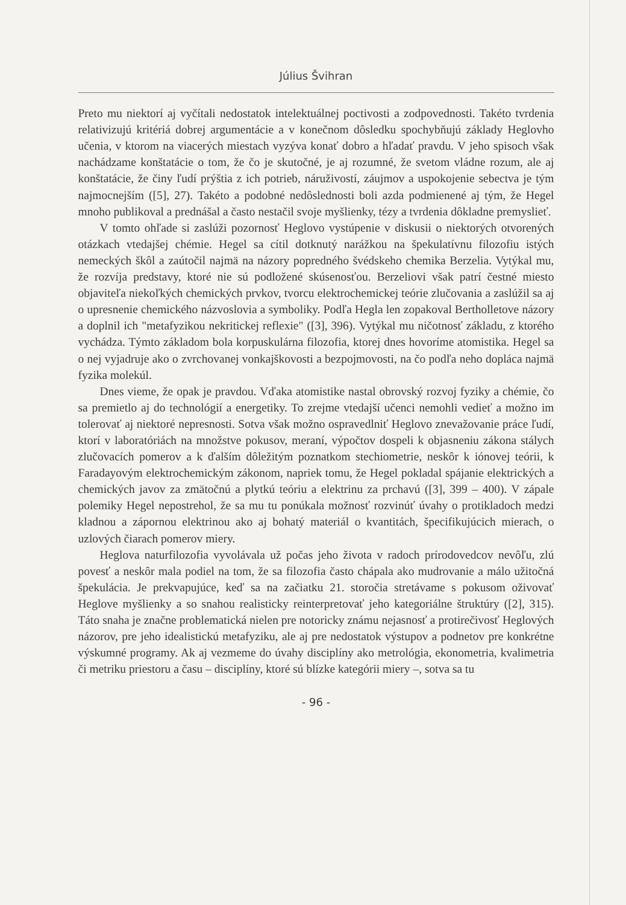Július Švihran
Preto mu niektorí aj vyčítali nedostatok intelektuálnej poctivosti a zodpovednosti. Takéto tvrdenia relativizujú kritériá dobrej argumentácie a v konečnom dôsledku spochybňujú základy Heglovho učenia, v ktorom na viacerých miestach vyzýva konať dobro a hľadať pravdu. V jeho spisoch však nachádzame konštatácie o tom, že čo je skutočné, je aj rozumné, že svetom vládne rozum, ale aj konštatácie, že činy ľudí prýštia z ich potrieb, náruživostí, záujmov a uspokojenie sebectva je tým najmocnejším ([5], 27). Takéto a podobné nedôslednosti boli azda podmienené aj tým, že Hegel mnoho publikoval a prednášal a často nestačil svoje myšlienky, tézy a tvrdenia dôkladne premyslieť.
V tomto ohľade si zaslúži pozornosť Heglovo vystúpenie v diskusii o niektorých otvorených otázkach vtedajšej chémie. Hegel sa cítil dotknutý narážkou na špekulatívnu filozofiu istých nemeckých škôl a zaútočil najmä na názory popredného švédskeho chemika Berzelia. Vytýkal mu, že rozvíja predstavy, ktoré nie sú podložené skúsenosťou. Berzeliovi však patrí čestné miesto objaviteľa niekoľkých chemických prvkov, tvorcu elektrochemickej teórie zlučovania a zaslúžil sa aj o upresnenie chemického názvoslovia a symboliky. Podľa Hegla len zopakoval Bertholletove názory a doplnil ich "metafyzikou nekritickej reflexie" ([3], 396). Vytýkal mu ničotnosť základu, z ktorého vychádza. Týmto základom bola korpuskulárna filozofia, ktorej dnes hovoríme atomistika. Hegel sa o nej vyjadruje ako o zvrchovanej vonkajškovosti a bezpojmovosti, na čo podľa neho dopláca najmä fyzika molekúl.
Dnes vieme, že opak je pravdou. Vďaka atomistike nastal obrovský rozvoj fyziky a chémie, čo sa premietlo aj do technológií a energetiky. To zrejme vtedajší učenci nemohli vedieť a možno im tolerovať aj niektoré nepresnosti. Sotva však možno ospravedlniť Heglovo znevažovanie práce ľudí, ktorí v laboratóriách na množstve pokusov, meraní, výpočtov dospeli k objasneniu zákona stálych zlučovacích pomerov a k ďalším dôležitým poznatkom stechiometrie, neskôr k iónovej teórii, k Faradayovým elektrochemickým zákonom, napriek tomu, že Hegel pokladal spájanie elektrických a chemických javov za zmätočnú a plytkú teóriu a elektrinu za prchavú ([3], 399 – 400). V zápale polemiky Hegel nepostrehol, že sa mu tu ponúkala možnosť rozvinúť úvahy o protikladoch medzi kladnou a zápornou elektrinou ako aj bohatý materiál o kvantitách, špecifikujúcich mierach, o uzlových čiarach pomerov miery.
Heglova naturfilozofia vyvolávala už počas jeho života v radoch prírodovedcov nevôľu, zlú povesť a neskôr mala podiel na tom, že sa filozofia často chápala ako mudrovanie a málo užitočná špekulácia. Je prekvapujúce, keď sa na začiatku 21. storočia stretávame s pokusom oživovať Heglove myšlienky a so snahou realisticky reinterpretovať jeho kategoriálne štruktúry ([2], 315). Táto snaha je značne problematická nielen pre notoricky známu nejasnosť a protirečivosť Heglových názorov, pre jeho idealistickú metafyziku, ale aj pre nedostatok výstupov a podnetov pre konkrétne výskumné programy. Ak aj vezmeme do úvahy disciplíny ako metrológia, ekonometria, kvalimetria či metriku priestoru a času – disciplíny, ktoré sú blízke kategórii miery –, sotva sa tu
- 96 -